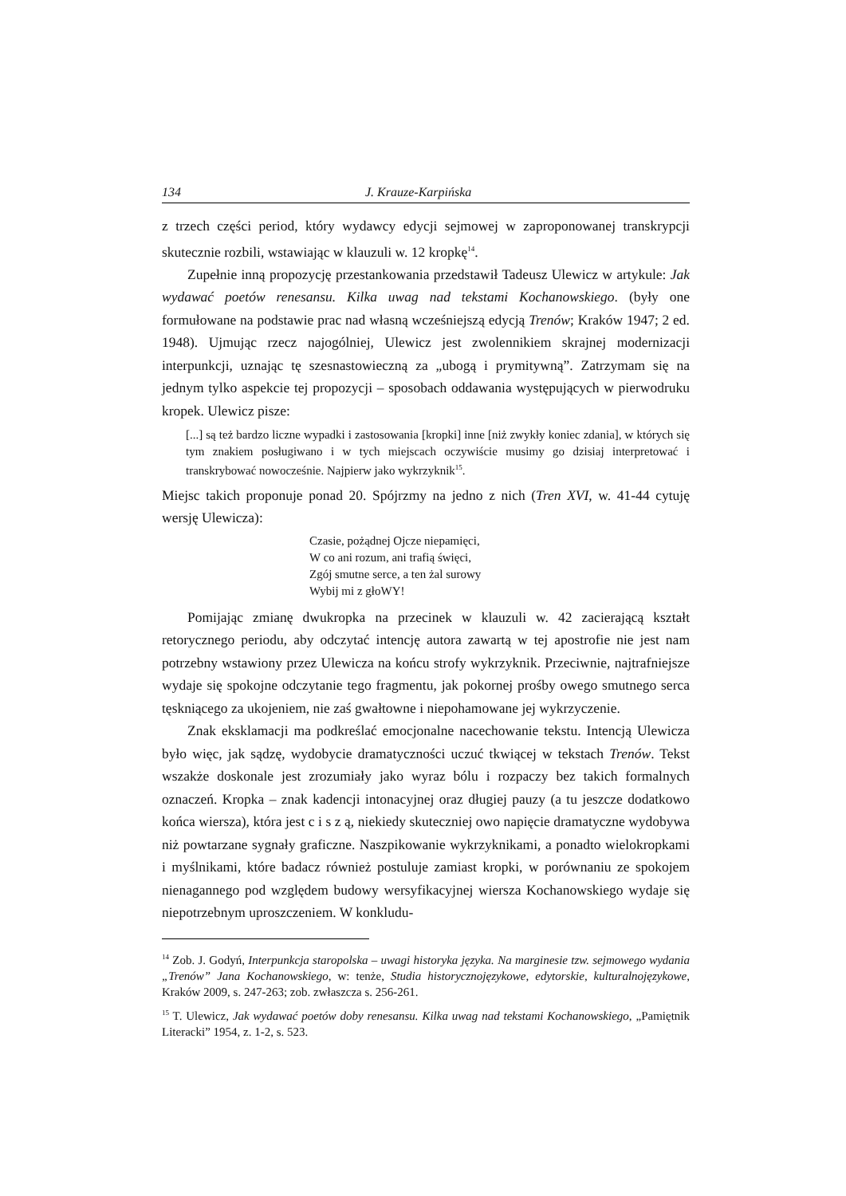134 J. Krauze-Karpińska
z trzech części period, który wydawcy edycji sejmowej w zaproponowanej transkrypcji skutecznie rozbili, wstawiając w klauzuli w. 12 kropkę<sup>14</sup>.
Zupełnie inną propozycję przestankowania przedstawił Tadeusz Ulewicz w artykule: Jak wydawać poetów renesansu. Kilka uwag nad tekstami Kochanowskiego. (były one formułowane na podstawie prac nad własną wcześniejszą edycją Trenów; Kraków 1947; 2 ed. 1948). Ujmując rzecz najogólniej, Ulewicz jest zwolennikiem skrajnej modernizacji interpunkcji, uznając tę szesnastowieczną za „ubogą i prymitywną”. Zatrzymam się na jednym tylko aspekcie tej propozycji – sposobach oddawania występujących w pierwodruku kropek. Ulewicz pisze:
[...] są też bardzo liczne wypadki i zastosowania [kropki] inne [niż zwykły koniec zdania], w których się tym znakiem posługiwano i w tych miejscach oczywiście musimy go dzisiaj interpretować i transkrybować nowocześnie. Najpierw jako wykrzyknik<sup>15</sup>.
Miejsc takich proponuje ponad 20. Spójrzmy na jedno z nich (Tren XVI, w. 41-44 cytuję wersję Ulewicza):
Czasie, pożądnej Ojcze niepamięci,
W co ani rozum, ani trafią święci,
Zgój smutne serce, a ten żal surowy
Wybij mi z głoWY!
Pomijając zmianę dwukropka na przecinek w klauzuli w. 42 zacierającą kształt retorycznego periodu, aby odczytać intencję autora zawartą w tej apostrofie nie jest nam potrzebny wstawiony przez Ulewicza na końcu strofy wykrzyknik. Przeciwnie, najtrafniejsze wydaje się spokojne odczytanie tego fragmentu, jak pokornej prośby owego smutnego serca tęskniącego za ukojeniem, nie zaś gwałtowne i niepohamowane jej wykrzyczenie.
Znak eksklamacji ma podkreślać emocjonalne nacechowanie tekstu. Intencją Ulewicza było więc, jak sądzę, wydobycie dramatyczności uczuć tkwiącej w tekstach Trenów. Tekst wszakże doskonale jest zrozumiały jako wyraz bólu i rozpaczy bez takich formalnych oznaczeń. Kropka – znak kadencji intonacyjnej oraz długiej pauzy (a tu jeszcze dodatkowo końca wiersza), która jest c i s z ą, niekiedy skuteczniej owo napięcie dramatyczne wydobywa niż powtarzane sygnały graficzne. Naszpikowanie wykrzyknikami, a ponadto wielokropkami i myślnikami, które badacz również postuluje zamiast kropki, w porównaniu ze spokojem nienagannego pod względem budowy wersyfikacyjnej wiersza Kochanowskiego wydaje się niepotrzebnym uproszczeniem. W konkludu-
<sup>14</sup> Zob. J. Godyń, Interpunkcja staropolska – uwagi historyka języka. Na marginesie tzw. sejmowego wydania „Trenów” Jana Kochanowskiego, w: tenże, Studia historycznojęzykowe, edytorskie, kulturalnojęzykowe, Kraków 2009, s. 247-263; zob. zwłaszcza s. 256-261.
<sup>15</sup> T. Ulewicz, Jak wydawać poetów doby renesansu. Kilka uwag nad tekstami Kochanowskiego, „Pamiętnik Literacki” 1954, z. 1-2, s. 523.